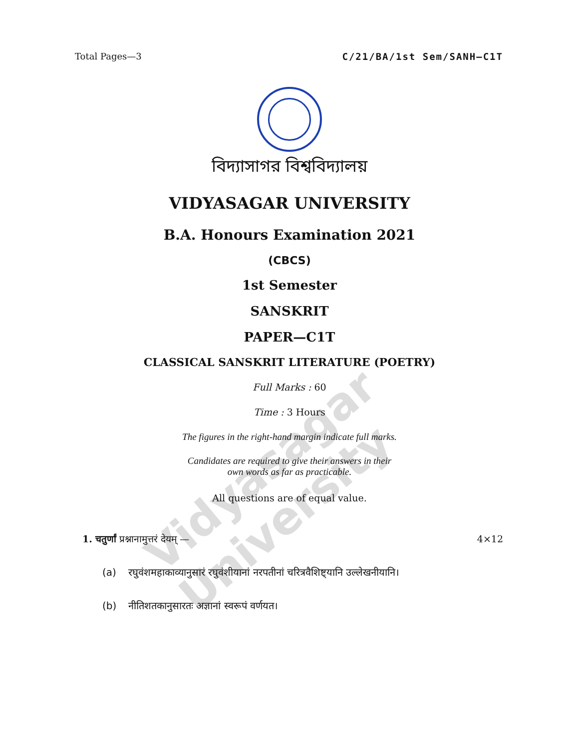Vidyasagar University
Total Pages—3 C/21/BA/1st Sem/SANH–C1T
বিদ্যাসাগর বিশ্ববিদ্যালয়
VIDYASAGAR UNIVERSITY
B.A. Honours Examination 2021
(CBCS)
1st Semester
SANSKRIT
PAPER—C1T
CLASSICAL SANSKRIT LITERATURE (POETRY)
Full Marks : 60
Time : 3 Hours
The figures in the right-hand margin indicate full marks.
Candidates are required to give their answers in their
own words as far as practicable.
All questions are of equal value.
1. चतुर्णां प्रश्नानामुत्तरं देयम् — 4×12
(a) रघुवंशमहाकाव्यानुसारं रघुवंशीयानां नरपतीनां चरित्रवैशिष्ट्यानि उल्लेखनीयानि।
(b) नीतिशतकानुसारतः अज्ञानां स्वरूपं वर्णयत।